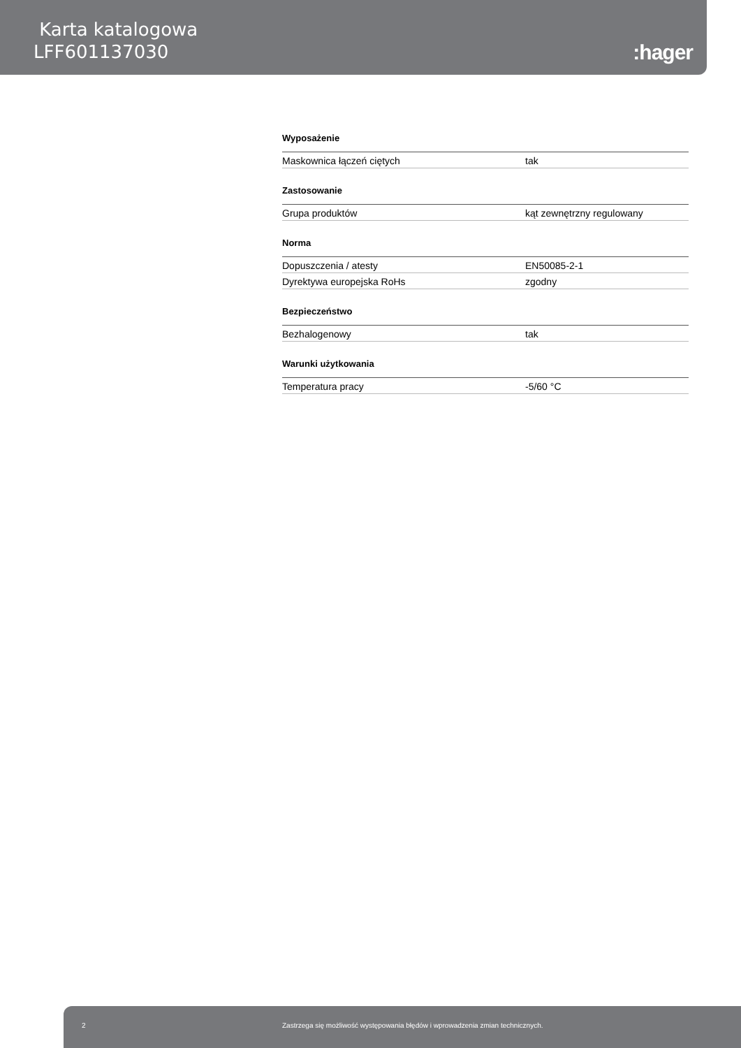Karta katalogowa
LFF601137030
:hager
Wyposażenie
| Maskownica łączeń ciętych | tak |
Zastosowanie
| Grupa produktów | kąt zewnętrzny regulowany |
Norma
| Dopuszczenia / atesty | EN50085-2-1 |
| Dyrektywa europejska RoHs | zgodny |
Bezpieczeństwo
| Bezhalogenowy | tak |
Warunki użytkowania
| Temperatura pracy | -5/60 °C |
2 Zastrzega się możliwość występowania błędów i wprowadzenia zmian technicznych.